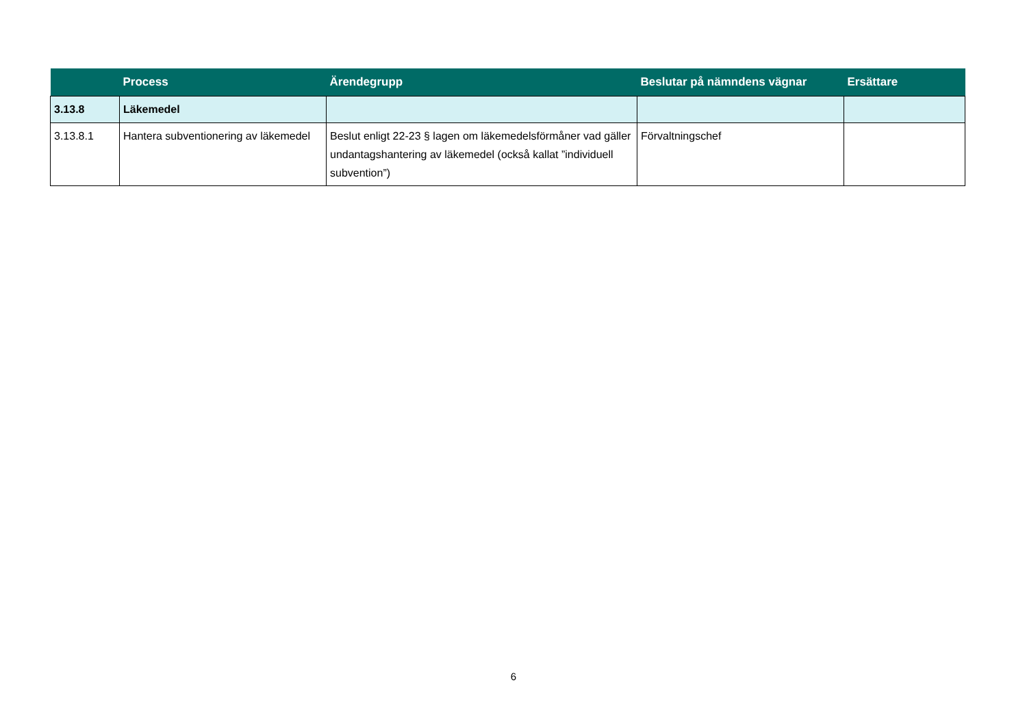| | Process | Ärendegrupp | Beslutar på nämndens vägnar | Ersättare |
| --- | --- | --- | --- | --- |
| 3.13.8 | Läkemedel | | | |
| 3.13.8.1 | Hantera subventionering av läkemedel | Beslut enligt 22-23 § lagen om läkemedelsförmåner vad gäller undantagshantering av läkemedel (också kallat ”individuell subvention”) | Förvaltningschef | |
6